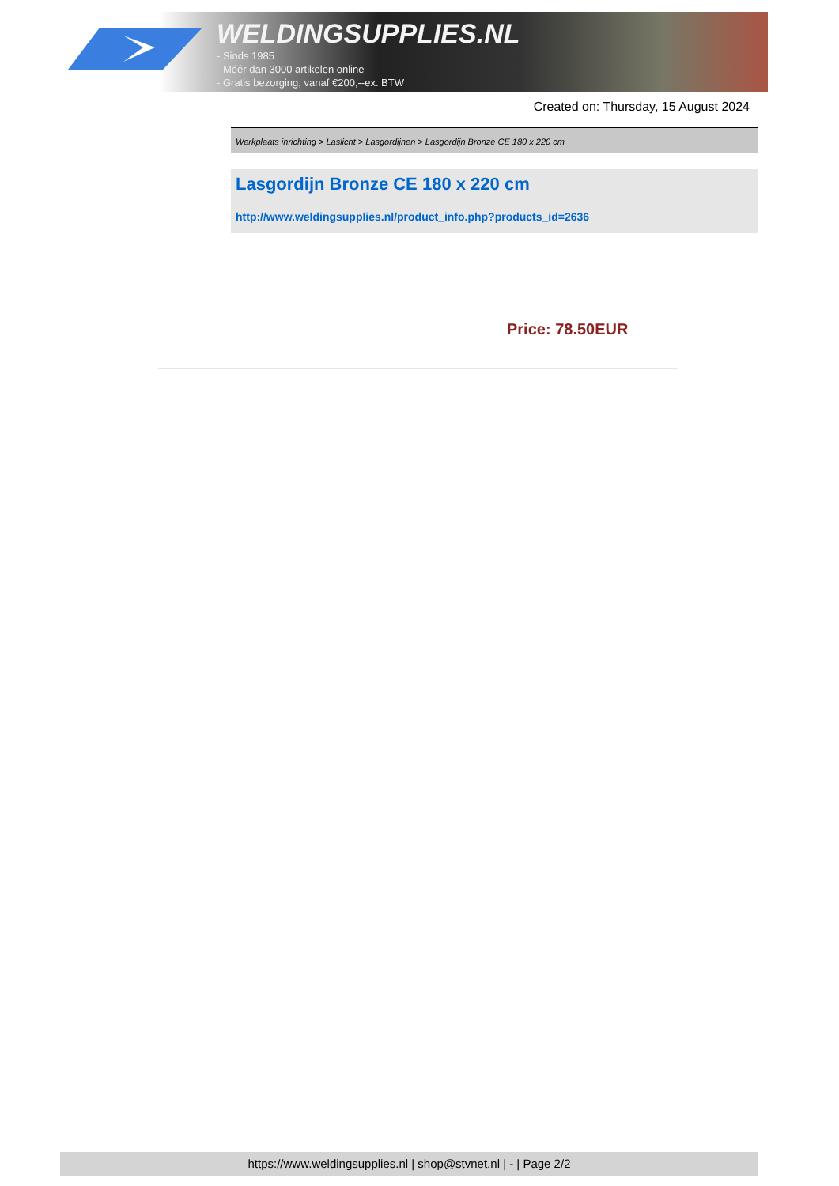WELDINGSUPPLIES.NL
- Sinds 1985
- Méér dan 3000 artikelen online
- Gratis bezorging, vanaf €200,--ex. BTW
Created on: Thursday, 15 August 2024
Werkplaats inrichting > Laslicht > Lasgordijnen > Lasgordijn Bronze CE 180 x 220 cm
Lasgordijn Bronze CE 180 x 220 cm
http://www.weldingsupplies.nl/product_info.php?products_id=2636
Price: 78.50EUR
https://www.weldingsupplies.nl | shop@stvnet.nl | - | Page 2/2